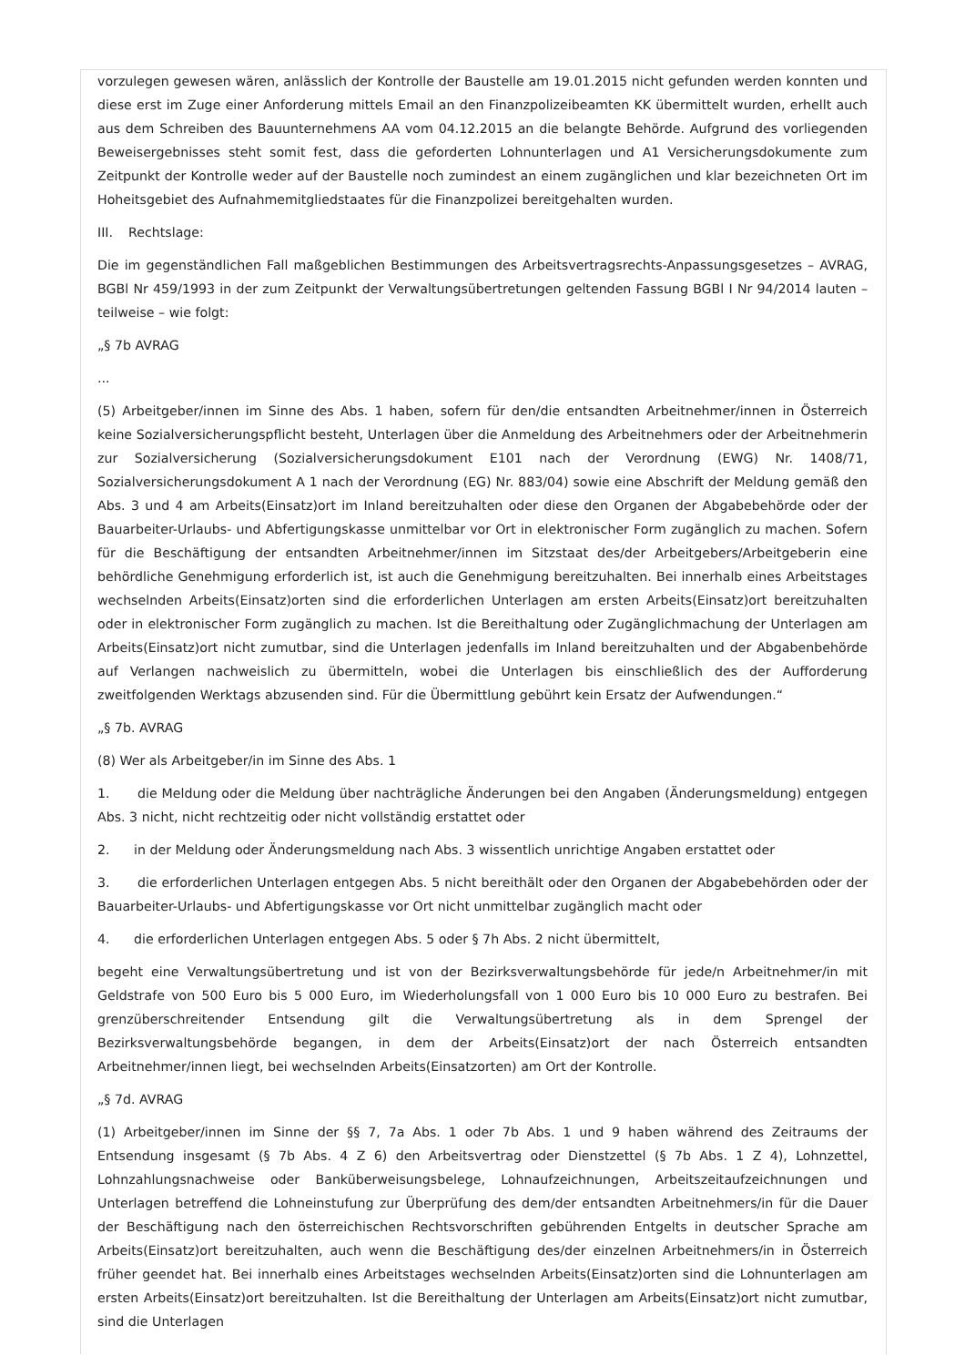vorzulegen gewesen wären, anlässlich der Kontrolle der Baustelle am 19.01.2015 nicht gefunden werden konnten und diese erst im Zuge einer Anforderung mittels Email an den Finanzpolizeibeamten KK übermittelt wurden, erhellt auch aus dem Schreiben des Bauunternehmens AA vom 04.12.2015 an die belangte Behörde. Aufgrund des vorliegenden Beweisergebnisses steht somit fest, dass die geforderten Lohnunterlagen und A1 Versicherungsdokumente zum Zeitpunkt der Kontrolle weder auf der Baustelle noch zumindest an einem zugänglichen und klar bezeichneten Ort im Hoheitsgebiet des Aufnahmemitgliedstaates für die Finanzpolizei bereitgehalten wurden.
III. Rechtslage:
Die im gegenständlichen Fall maßgeblichen Bestimmungen des Arbeitsvertragsrechts-Anpassungsgesetzes – AVRAG, BGBl Nr 459/1993 in der zum Zeitpunkt der Verwaltungsübertretungen geltenden Fassung BGBl I Nr 94/2014 lauten – teilweise – wie folgt:
„§ 7b AVRAG
...
(5) Arbeitgeber/innen im Sinne des Abs. 1 haben, sofern für den/die entsandten Arbeitnehmer/innen in Österreich keine Sozialversicherungspflicht besteht, Unterlagen über die Anmeldung des Arbeitnehmers oder der Arbeitnehmerin zur Sozialversicherung (Sozialversicherungsdokument E101 nach der Verordnung (EWG) Nr. 1408/71, Sozialversicherungsdokument A 1 nach der Verordnung (EG) Nr. 883/04) sowie eine Abschrift der Meldung gemäß den Abs. 3 und 4 am Arbeits(Einsatz)ort im Inland bereitzuhalten oder diese den Organen der Abgabebehörde oder der Bauarbeiter-Urlaubs- und Abfertigungskasse unmittelbar vor Ort in elektronischer Form zugänglich zu machen. Sofern für die Beschäftigung der entsandten Arbeitnehmer/innen im Sitzstaat des/der Arbeitgebers/Arbeitgeberin eine behördliche Genehmigung erforderlich ist, ist auch die Genehmigung bereitzuhalten. Bei innerhalb eines Arbeitstages wechselnden Arbeits(Einsatz)orten sind die erforderlichen Unterlagen am ersten Arbeits(Einsatz)ort bereitzuhalten oder in elektronischer Form zugänglich zu machen. Ist die Bereithaltung oder Zugänglichmachung der Unterlagen am Arbeits(Einsatz)ort nicht zumutbar, sind die Unterlagen jedenfalls im Inland bereitzuhalten und der Abgabenbehörde auf Verlangen nachweislich zu übermitteln, wobei die Unterlagen bis einschließlich des der Aufforderung zweitfolgenden Werktags abzusenden sind. Für die Übermittlung gebührt kein Ersatz der Aufwendungen.“
„§ 7b. AVRAG
(8) Wer als Arbeitgeber/in im Sinne des Abs. 1
1. die Meldung oder die Meldung über nachträgliche Änderungen bei den Angaben (Änderungsmeldung) entgegen Abs. 3 nicht, nicht rechtzeitig oder nicht vollständig erstattet oder
2. in der Meldung oder Änderungsmeldung nach Abs. 3 wissentlich unrichtige Angaben erstattet oder
3. die erforderlichen Unterlagen entgegen Abs. 5 nicht bereithält oder den Organen der Abgabebehörden oder der Bauarbeiter-Urlaubs- und Abfertigungskasse vor Ort nicht unmittelbar zugänglich macht oder
4. die erforderlichen Unterlagen entgegen Abs. 5 oder § 7h Abs. 2 nicht übermittelt,
begeht eine Verwaltungsübertretung und ist von der Bezirksverwaltungsbehörde für jede/n Arbeitnehmer/in mit Geldstrafe von 500 Euro bis 5 000 Euro, im Wiederholungsfall von 1 000 Euro bis 10 000 Euro zu bestrafen. Bei grenzüberschreitender Entsendung gilt die Verwaltungsübertretung als in dem Sprengel der Bezirksverwaltungsbehörde begangen, in dem der Arbeits(Einsatz)ort der nach Österreich entsandten Arbeitnehmer/innen liegt, bei wechselnden Arbeits(Einsatzorten) am Ort der Kontrolle.
„§ 7d. AVRAG
(1) Arbeitgeber/innen im Sinne der §§ 7, 7a Abs. 1 oder 7b Abs. 1 und 9 haben während des Zeitraums der Entsendung insgesamt (§ 7b Abs. 4 Z 6) den Arbeitsvertrag oder Dienstzettel (§ 7b Abs. 1 Z 4), Lohnzettel, Lohnzahlungsnachweise oder Banküberweisungsbelege, Lohnaufzeichnungen, Arbeitszeitaufzeichnungen und Unterlagen betreffend die Lohneinstufung zur Überprüfung des dem/der entsandten Arbeitnehmers/in für die Dauer der Beschäftigung nach den österreichischen Rechtsvorschriften gebührenden Entgelts in deutscher Sprache am Arbeits(Einsatz)ort bereitzuhalten, auch wenn die Beschäftigung des/der einzelnen Arbeitnehmers/in in Österreich früher geendet hat. Bei innerhalb eines Arbeitstages wechselnden Arbeits(Einsatz)orten sind die Lohnunterlagen am ersten Arbeits(Einsatz)ort bereitzuhalten. Ist die Bereithaltung der Unterlagen am Arbeits(Einsatz)ort nicht zumutbar, sind die Unterlagen